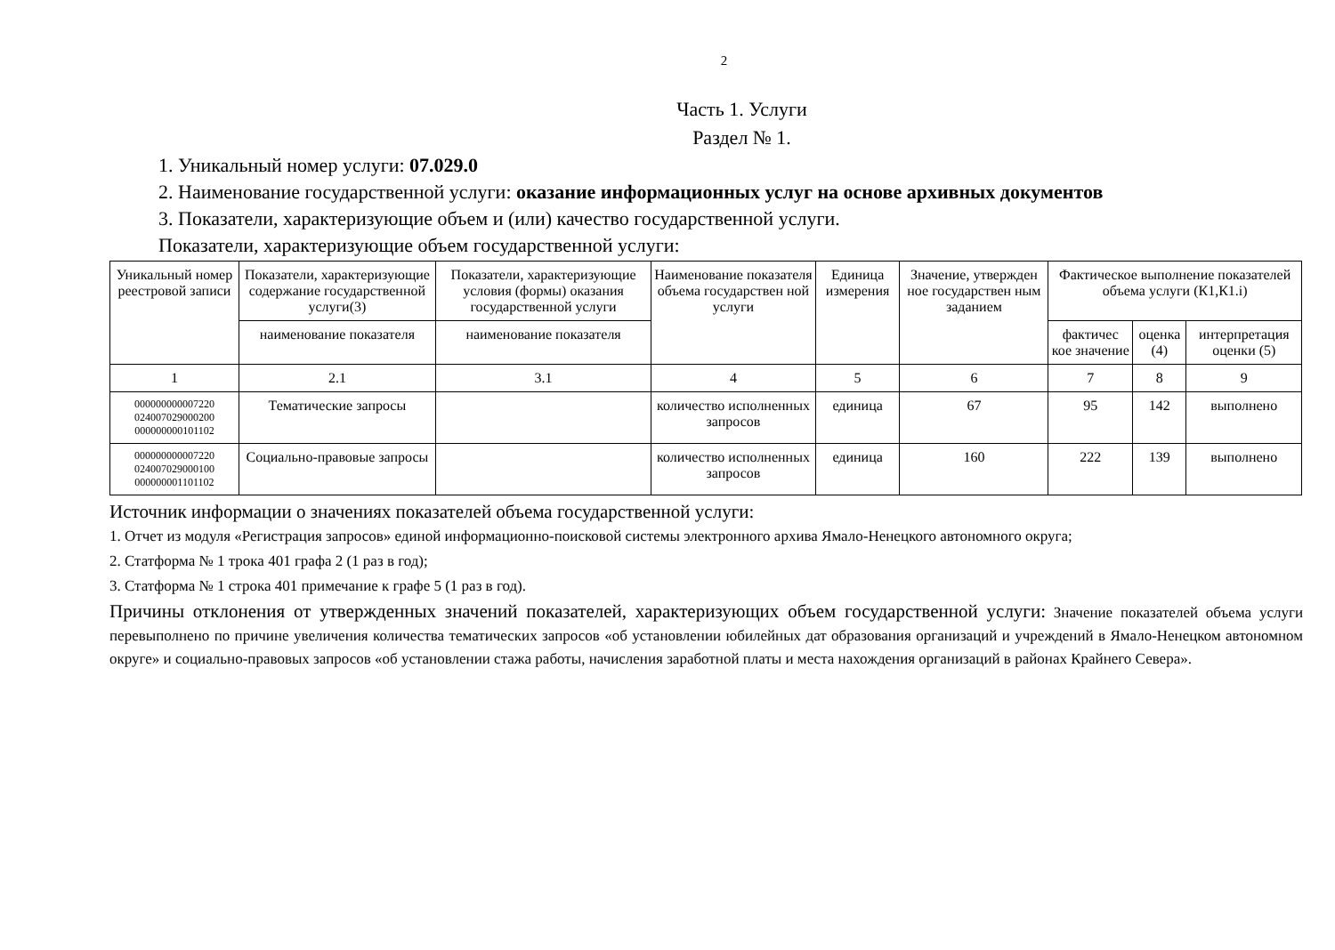2
Часть 1. Услуги
Раздел № 1.
1. Уникальный номер услуги: 07.029.0
2. Наименование государственной услуги: оказание информационных услуг на основе архивных документов
3. Показатели, характеризующие объем и (или) качество государственной услуги.
Показатели, характеризующие объем государственной услуги:
| Уникальный номер реестровой записи | Показатели, характеризующие содержание государственной услуги(3) | Показатели, характеризующие условия (формы) оказания государственной услуги | Наименование показателя объема государствен ной услуги | Единица измерения | Значение, утвержден ное государствен ным заданием | Фактическое выполнение показателей объема услуги (К1,К1.i) | | |
| --- | --- | --- | --- | --- | --- | --- | --- | --- |
| | наименование показателя | наименование показателя | | | | фактичес кое значение | оценка (4) | интерпретация оценки (5) |
| 1 | 2.1 | 3.1 | 4 | 5 | 6 | 7 | 8 | 9 |
| 000000000007220 024007029000200 000000000101102 | Тематические запросы | | количество исполненных запросов | единица | 67 | 95 | 142 | выполнено |
| 000000000007220 024007029000100 000000001101102 | Социально-правовые запросы | | количество исполненных запросов | единица | 160 | 222 | 139 | выполнено |
Источник информации о значениях показателей объема государственной услуги:
1. Отчет из модуля «Регистрация запросов» единой информационно-поисковой системы электронного архива Ямало-Ненецкого автономного округа;
2. Статформа № 1 трока 401 графа 2 (1 раз в год);
3. Статформа № 1 строка 401 примечание к графе 5 (1 раз в год).
Причины отклонения от утвержденных значений показателей, характеризующих объем государственной услуги: Значение показателей объема услуги перевыполнено по причине увеличения количества тематических запросов «об установлении юбилейных дат образования организаций и учреждений в Ямало-Ненецком автономном округе» и социально-правовых запросов «об установлении стажа работы, начисления заработной платы и места нахождения организаций в районах Крайнего Севера».